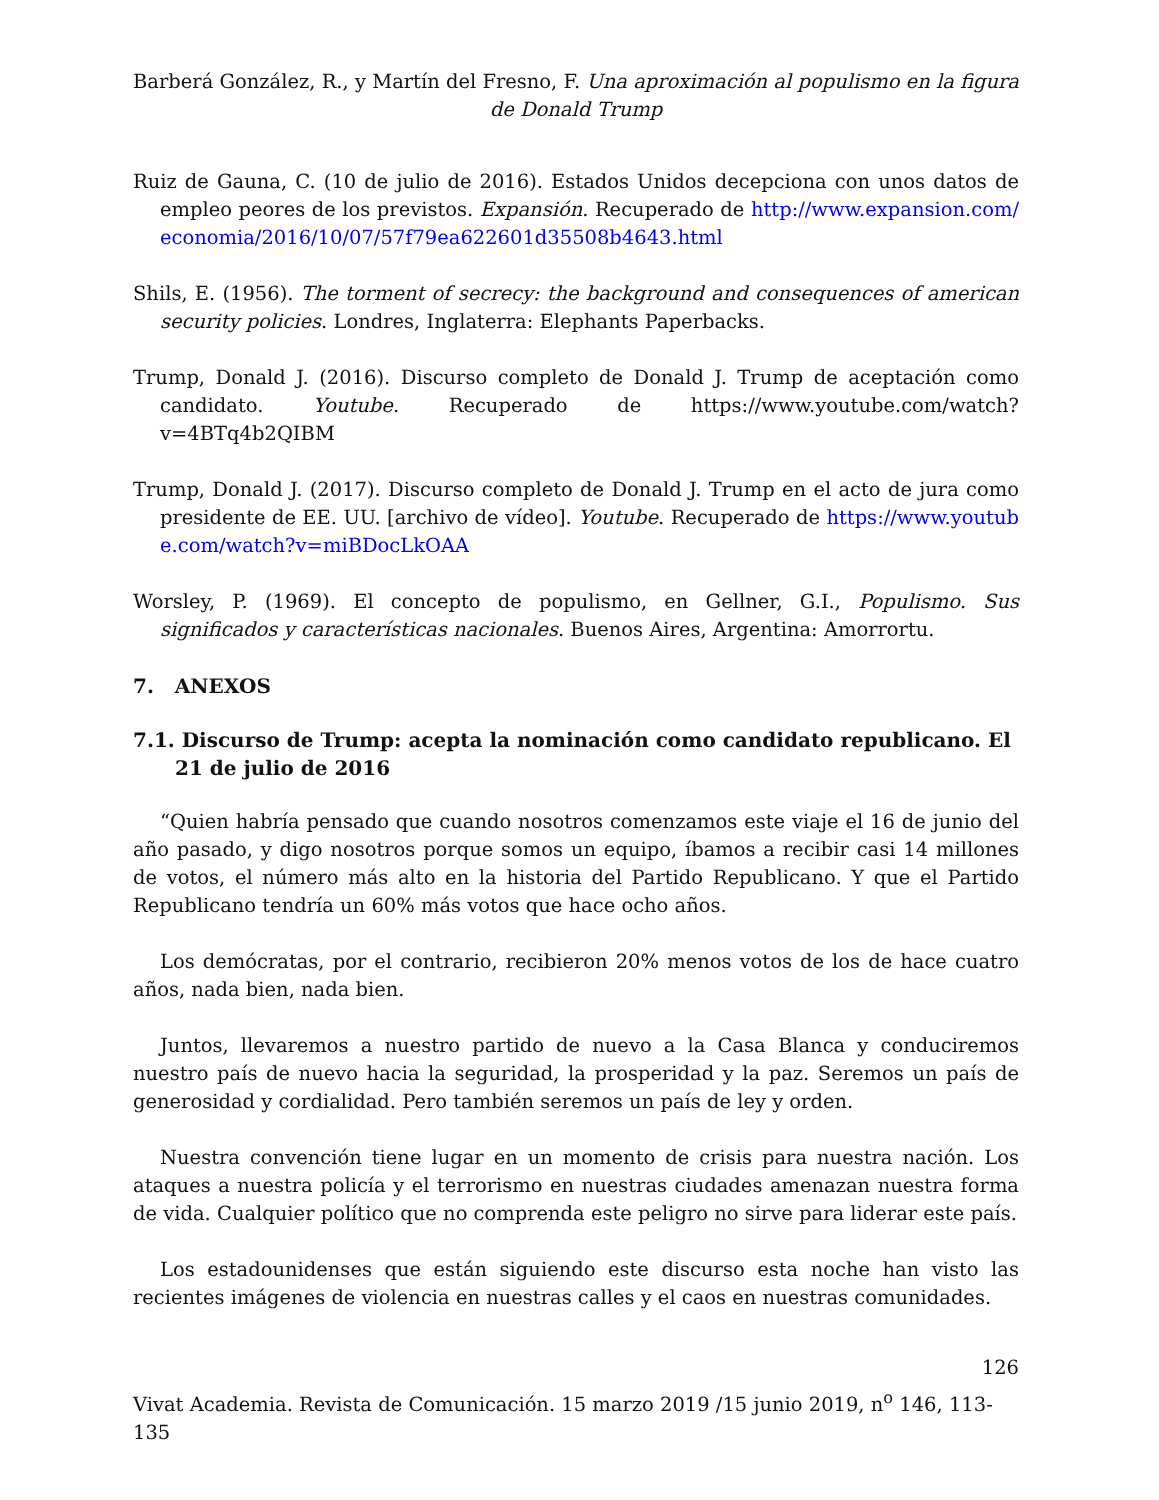Barberá González, R., y Martín del Fresno, F. Una aproximación al populismo en la figura de Donald Trump
Ruiz de Gauna, C. (10 de julio de 2016). Estados Unidos decepciona con unos datos de empleo peores de los previstos. Expansión. Recuperado de http://www.expansion.com/economia/2016/10/07/57f79ea622601d35508b4643.html
Shils, E. (1956). The torment of secrecy: the background and consequences of american security policies. Londres, Inglaterra: Elephants Paperbacks.
Trump, Donald J. (2016). Discurso completo de Donald J. Trump de aceptación como candidato. Youtube. Recuperado de https://www.youtube.com/watch?v=4BTq4b2QIBM
Trump, Donald J. (2017). Discurso completo de Donald J. Trump en el acto de jura como presidente de EE. UU. [archivo de vídeo]. Youtube. Recuperado de https://www.youtube.com/watch?v=miBDocLkOAA
Worsley, P. (1969). El concepto de populismo, en Gellner, G.I., Populismo. Sus significados y características nacionales. Buenos Aires, Argentina: Amorrortu.
7. ANEXOS
7.1. Discurso de Trump: acepta la nominación como candidato republicano. El 21 de julio de 2016
“Quien habría pensado que cuando nosotros comenzamos este viaje el 16 de junio del año pasado, y digo nosotros porque somos un equipo, íbamos a recibir casi 14 millones de votos, el número más alto en la historia del Partido Republicano. Y que el Partido Republicano tendría un 60% más votos que hace ocho años.
Los demócratas, por el contrario, recibieron 20% menos votos de los de hace cuatro años, nada bien, nada bien.
Juntos, llevaremos a nuestro partido de nuevo a la Casa Blanca y conduciremos nuestro país de nuevo hacia la seguridad, la prosperidad y la paz. Seremos un país de generosidad y cordialidad. Pero también seremos un país de ley y orden.
Nuestra convención tiene lugar en un momento de crisis para nuestra nación. Los ataques a nuestra policía y el terrorismo en nuestras ciudades amenazan nuestra forma de vida. Cualquier político que no comprenda este peligro no sirve para liderar este país.
Los estadounidenses que están siguiendo este discurso esta noche han visto las recientes imágenes de violencia en nuestras calles y el caos en nuestras comunidades.
126
Vivat Academia. Revista de Comunicación. 15 marzo 2019 /15 junio 2019, n<sup>o</sup> 146, 113-135